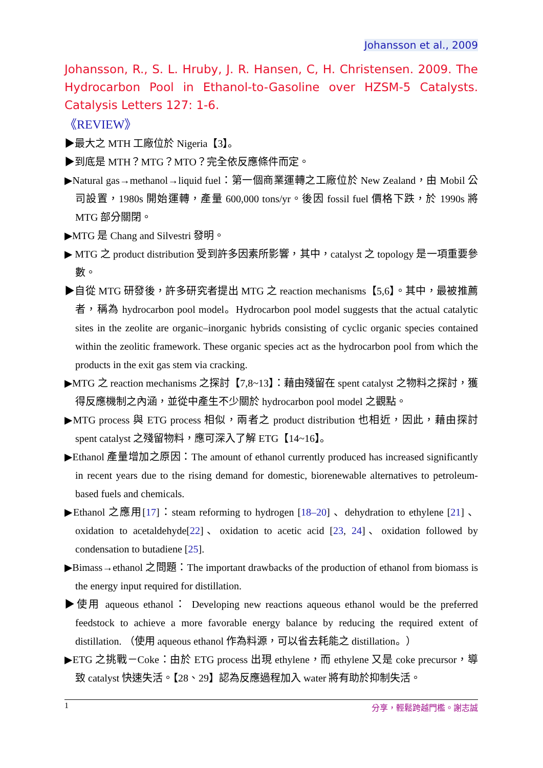Johansson et al., 2009
Johansson, R., S. L. Hruby, J. R. Hansen, C, H. Christensen. 2009. The Hydrocarbon Pool in Ethanol-to-Gasoline over HZSM-5 Catalysts. Catalysis Letters 127: 1-6.
《REVIEW》
▶最大之 MTH 工廠位於 Nigeria【3】。
▶到底是 MTH？MTG？MTO？完全依反應條件而定。
▶Natural gas→methanol→liquid fuel：第一個商業運轉之工廠位於 New Zealand，由 Mobil 公司設置，1980s 開始運轉，產量 600,000 tons/yr。後因 fossil fuel 價格下跌，於 1990s 將 MTG 部分關閉。
▶MTG 是 Chang and Silvestri 發明。
▶ MTG 之 product distribution 受到許多因素所影響，其中，catalyst 之 topology 是一項重要參數。
▶自從 MTG 研發後，許多研究者提出 MTG 之 reaction mechanisms【5,6】。其中，最被推薦者，稱為 hydrocarbon pool model。Hydrocarbon pool model suggests that the actual catalytic sites in the zeolite are organic–inorganic hybrids consisting of cyclic organic species contained within the zeolitic framework. These organic species act as the hydrocarbon pool from which the products in the exit gas stem via cracking.
▶MTG 之 reaction mechanisms 之探討【7,8~13】：藉由殘留在 spent catalyst 之物料之探討，獲得反應機制之內涵，並從中產生不少關於 hydrocarbon pool model 之觀點。
▶MTG process 與 ETG process 相似，兩者之 product distribution 也相近，因此，藉由探討 spent catalyst 之殘留物料，應可深入了解 ETG【14~16】。
▶Ethanol 產量增加之原因：The amount of ethanol currently produced has increased significantly in recent years due to the rising demand for domestic, biorenewable alternatives to petroleum-based fuels and chemicals.
▶Ethanol 之應用[17]：steam reforming to hydrogen [18–20] 、dehydration to ethylene [21] 、oxidation to acetaldehyde[22]、oxidation to acetic acid [23, 24]、oxidation followed by condensation to butadiene [25].
▶Bimass→ethanol 之問題：The important drawbacks of the production of ethanol from biomass is the energy input required for distillation.
▶使用 aqueous ethanol： Developing new reactions aqueous ethanol would be the preferred feedstock to achieve a more favorable energy balance by reducing the required extent of distillation. （使用 aqueous ethanol 作為料源，可以省去耗能之 distillation。）
▶ETG 之挑戰－Coke：由於 ETG process 出現 ethylene，而 ethylene 又是 coke precursor，導致 catalyst 快速失活。【28、29】認為反應過程加入 water 將有助於抑制失活。
1 分享，輕鬆跨越門檻。謝志誠